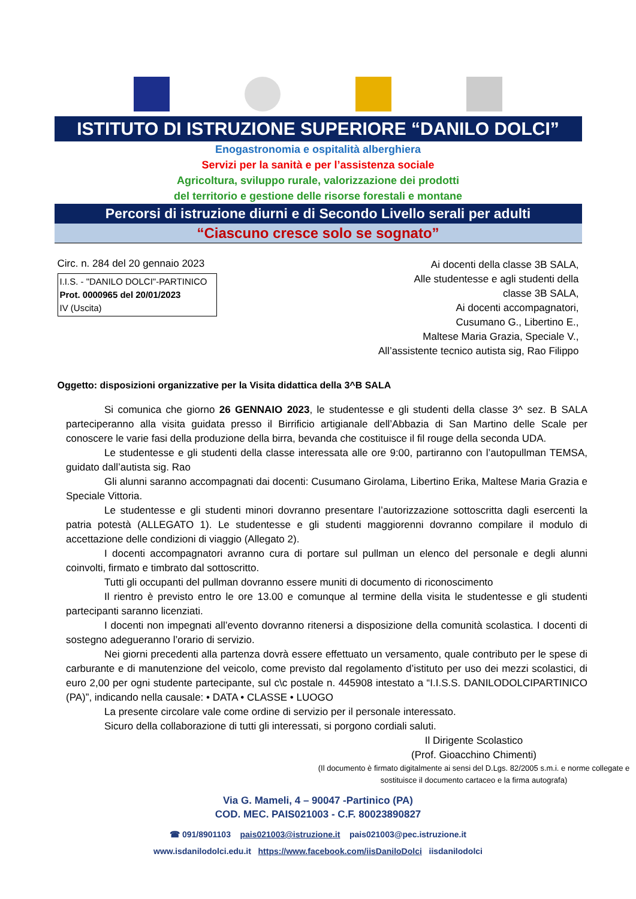ISTITUTO DI ISTRUZIONE SUPERIORE “DANILO DOLCI”
Enogastronomia e ospitalità alberghiera
Servizi per la sanità e per l’assistenza sociale
Agricoltura, sviluppo rurale, valorizzazione dei prodotti
del territorio e gestione delle risorse forestali e montane
Percorsi di istruzione diurni e di Secondo Livello serali per adulti
“Ciascuno cresce solo se sognato”
Circ. n. 284 del 20 gennaio 2023
I.I.S. - "DANILO DOLCI"-PARTINICO
Prot. 0000965 del 20/01/2023
IV (Uscita)
Ai docenti della classe 3B SALA,
Alle studentesse e agli studenti della
classe 3B SALA,
Ai docenti accompagnatori,
Cusumano G., Libertino E.,
Maltese Maria Grazia, Speciale V.,
All’assistente tecnico autista sig, Rao Filippo
Oggetto: disposizioni organizzative per la Visita didattica della 3^B SALA
Si comunica che giorno 26 GENNAIO 2023, le studentesse e gli studenti della classe 3^ sez. B SALA parteciperanno alla visita guidata presso il Birrificio artigianale dell’Abbazia di San Martino delle Scale per conoscere le varie fasi della produzione della birra, bevanda che costituisce il fil rouge della seconda UDA.
Le studentesse e gli studenti della classe interessata alle ore 9:00, partiranno con l’autopullman TEMSA, guidato dall’autista sig. Rao
Gli alunni saranno accompagnati dai docenti: Cusumano Girolama, Libertino Erika, Maltese Maria Grazia e Speciale Vittoria.
Le studentesse e gli studenti minori dovranno presentare l’autorizzazione sottoscritta dagli esercenti la patria potestà (ALLEGATO 1). Le studentesse e gli studenti maggiorenni dovranno compilare il modulo di accettazione delle condizioni di viaggio (Allegato 2).
I docenti accompagnatori avranno cura di portare sul pullman un elenco del personale e degli alunni coinvolti, firmato e timbrato dal sottoscritto.
Tutti gli occupanti del pullman dovranno essere muniti di documento di riconoscimento
Il rientro è previsto entro le ore 13.00 e comunque al termine della visita le studentesse e gli studenti partecipanti saranno licenziati.
I docenti non impegnati all’evento dovranno ritenersi a disposizione della comunità scolastica. I docenti di sostegno adegueranno l’orario di servizio.
Nei giorni precedenti alla partenza dovrà essere effettuato un versamento, quale contributo per le spese di carburante e di manutenzione del veicolo, come previsto dal regolamento d’istituto per uso dei mezzi scolastici, di euro 2,00 per ogni studente partecipante, sul c\c postale n. 445908 intestato a “I.I.S.S. DANILODOLCIPARTINICO (PA)”, indicando nella causale: • DATA • CLASSE • LUOGO
La presente circolare vale come ordine di servizio per il personale interessato.
Sicuro della collaborazione di tutti gli interessati, si porgono cordiali saluti.
Il Dirigente Scolastico
(Prof. Gioacchino Chimenti)
(Il documento è firmato digitalmente ai sensi del D.Lgs. 82/2005 s.m.i. e norme collegate e sostituisce il documento cartaceo e la firma autografa)
Via G. Mameli, 4 – 90047 -Partinico (PA)
COD. MEC. PAIS021003 - C.F. 80023890827
☎ 091/8901103 pais021003@istruzione.it pais021003@pec.istruzione.it
www.isdanilodolci.edu.it https://www.facebook.com/iisDaniloDolci iisdanilodolci